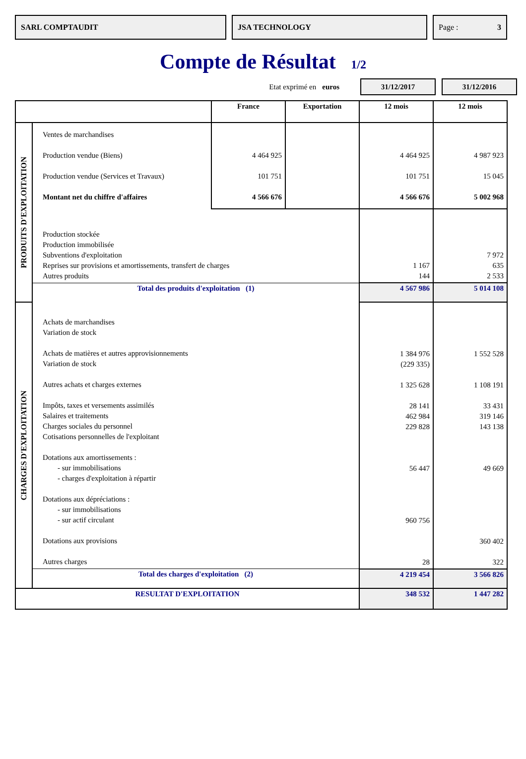SARL COMPTAUDIT JSA TECHNOLOGY Page : 3
Compte de Résultat 1/2
Etat exprimé en euros
31/12/2017 31/12/2016
| | | France | Exportation | 12 mois | 12 mois |
| --- | --- | --- | --- | --- | --- |
| PRODUITS D'EXPLOITATION | Ventes de marchandises Production vendue (Biens) Production vendue (Services et Travaux) Montant net du chiffre d'affaires | 4 464 925 101 751 4 566 676 | | 4 464 925 101 751 4 566 676 | 4 987 923 15 045 5 002 968 |
| | Production stockée Production immobilisée Subventions d'exploitation Reprises sur provisions et amortissements, transfert de charges Autres produits | | | 1 167 144 | 7 972 635 2 533 |
| | Total des produits d'exploitation (1) | | | 4 567 986 | 5 014 108 |
| CHARGES D'EXPLOITATION | Achats de marchandises Variation de stock Achats de matières et autres approvisionnements Variation de stock Autres achats et charges externes Impôts, taxes et versements assimilés Salaires et traitements Charges sociales du personnel Cotisations personnelles de l'exploitant Dotations aux amortissements : - sur immobilisations - charges d'exploitation à répartir Dotations aux dépréciations : - sur immobilisations - sur actif circulant Dotations aux provisions Autres charges | | | 1 384 976 (229 335) 1 325 628 28 141 462 984 229 828 56 447 960 756 28 | 1 552 528 1 108 191 33 431 319 146 143 138 49 669 360 402 322 |
| | Total des charges d'exploitation (2) | | | 4 219 454 | 3 566 826 |
| RESULTAT D'EXPLOITATION | | | | 348 532 | 1 447 282 |